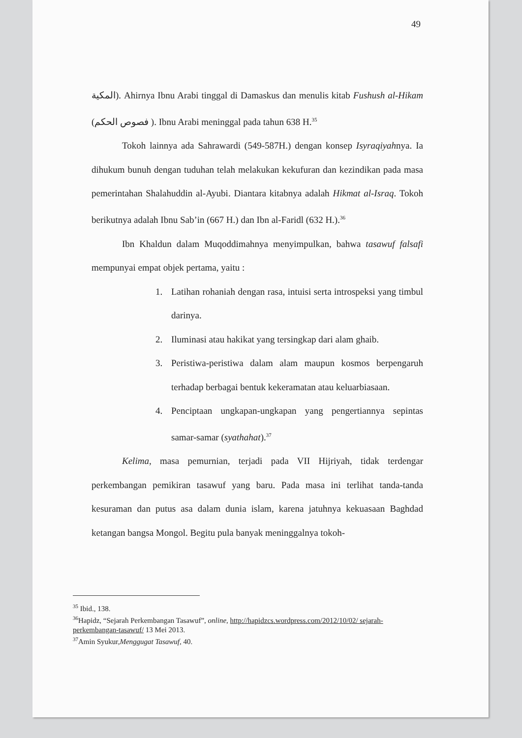49
المكية). Ahirnya Ibnu Arabi tinggal di Damaskus dan menulis kitab Fushush al-Hikam (فصوص الحكم ). Ibnu Arabi meninggal pada tahun 638 H.<sup>35</sup>
Tokoh lainnya ada Sahrawardi (549-587H.) dengan konsep Isyraqiyahnya. Ia dihukum bunuh dengan tuduhan telah melakukan kekufuran dan kezindikan pada masa pemerintahan Shalahuddin al-Ayubi. Diantara kitabnya adalah Hikmat al-Israq. Tokoh berikutnya adalah Ibnu Sab’in (667 H.) dan Ibn al-Faridl (632 H.).<sup>36</sup>
Ibn Khaldun dalam Muqoddimahnya menyimpulkan, bahwa tasawuf falsafi mempunyai empat objek pertama, yaitu :
1. Latihan rohaniah dengan rasa, intuisi serta introspeksi yang timbul darinya.
2. Iluminasi atau hakikat yang tersingkap dari alam ghaib.
3. Peristiwa-peristiwa dalam alam maupun kosmos berpengaruh terhadap berbagai bentuk kekeramatan atau keluarbiasaan.
4. Penciptaan ungkapan-ungkapan yang pengertiannya sepintas samar-samar (syathahat).<sup>37</sup>
Kelima, masa pemurnian, terjadi pada VII Hijriyah, tidak terdengar perkembangan pemikiran tasawuf yang baru. Pada masa ini terlihat tanda-tanda kesuraman dan putus asa dalam dunia islam, karena jatuhnya kekuasaan Baghdad ketangan bangsa Mongol. Begitu pula banyak meninggalnya tokoh-
<sup>35</sup> Ibid., 138.
<sup>36</sup> Hapidz, “Sejarah Perkembangan Tasawuf”, online, http://hapidzcs.wordpress.com/2012/10/02/ sejarah-perkembangan-tasawuf/ 13 Mei 2013.
<sup>37</sup> Amin Syukur,Menggugat Tasawuf, 40.